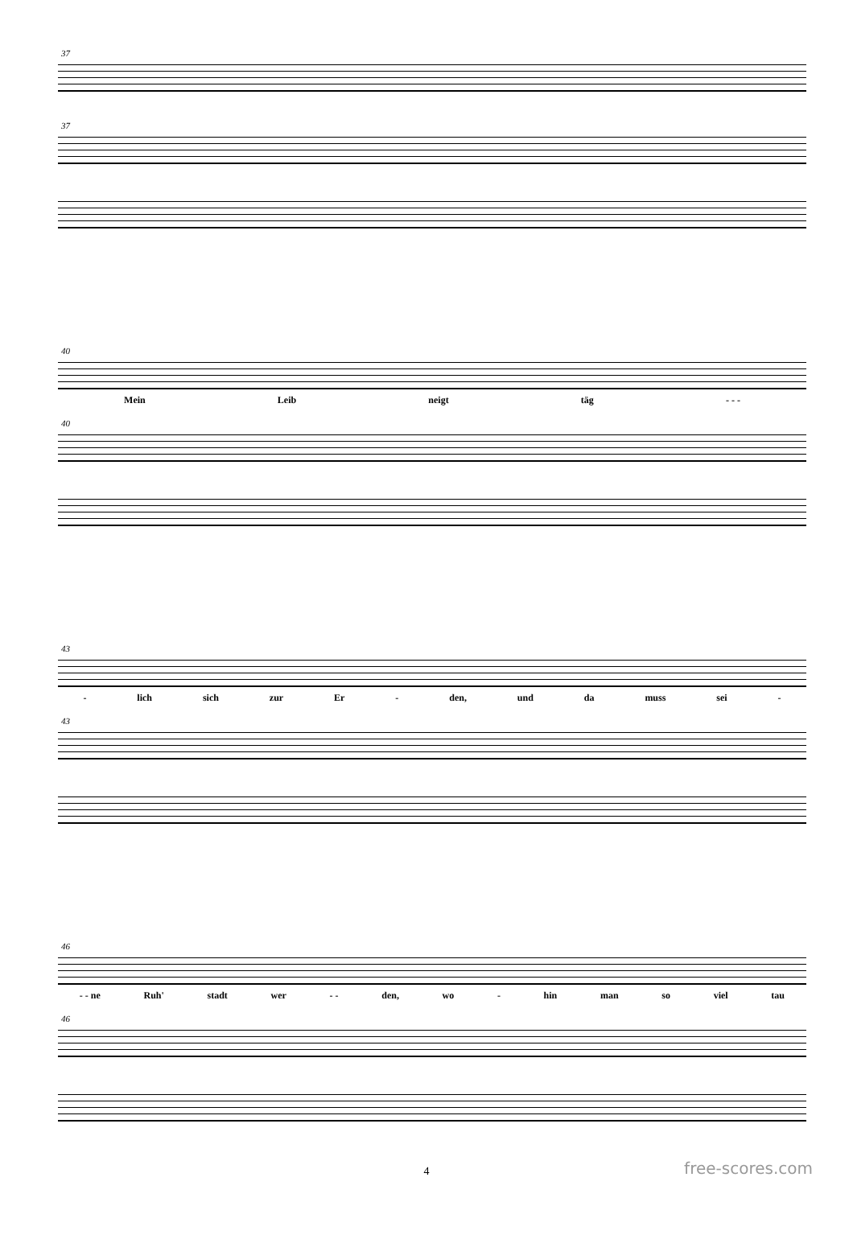37
37
40
Mein Leib neigt täg - - -
40
43
- lich sich zur Er - den, und da muss sei -
43
46
- - ne Ruh' stadt wer - - den, wo - hin man so viel tau
46
4 free-scores.com